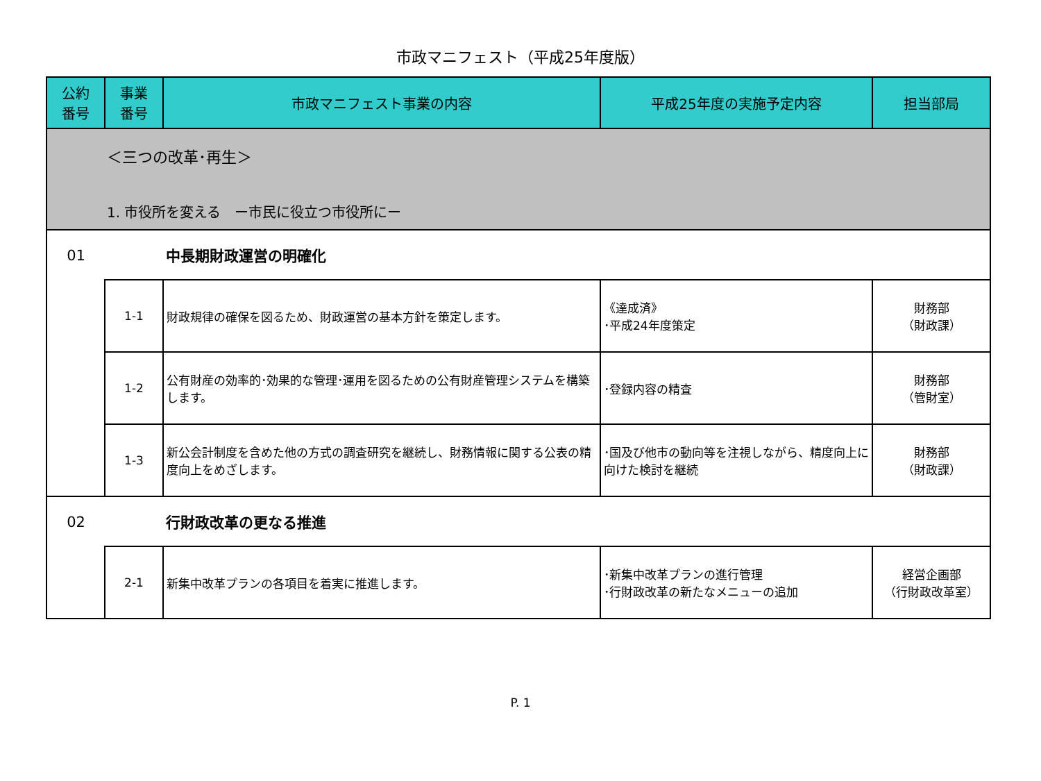市政マニフェスト（平成25年度版）
| 公約 番号 | 事業 番号 | 市政マニフェスト事業の内容 | 平成25年度の実施予定内容 | 担当部局 |
| --- | --- | --- | --- | --- |
| ＜三つの改革･再生＞ 1. 市役所を変える ー市民に役立つ市役所にー | | | | |
| 01 | | 中長期財政運営の明確化 | | |
| | 1-1 | 財政規律の確保を図るため、財政運営の基本方針を策定します。 | 《達成済》 ･平成24年度策定 | 財務部 （財政課） |
| | 1-2 | 公有財産の効率的･効果的な管理･運用を図るための公有財産管理システムを構築します。 | ･登録内容の精査 | 財務部 （管財室） |
| | 1-3 | 新公会計制度を含めた他の方式の調査研究を継続し、財務情報に関する公表の精度向上をめざします。 | ･国及び他市の動向等を注視しながら、精度向上に向けた検討を継続 | 財務部 （財政課） |
| 02 | | 行財政改革の更なる推進 | | |
| | 2-1 | 新集中改革プランの各項目を着実に推進します。 | ･新集中改革プランの進行管理 ･行財政改革の新たなメニューの追加 | 経営企画部 （行財政改革室） |
P. 1